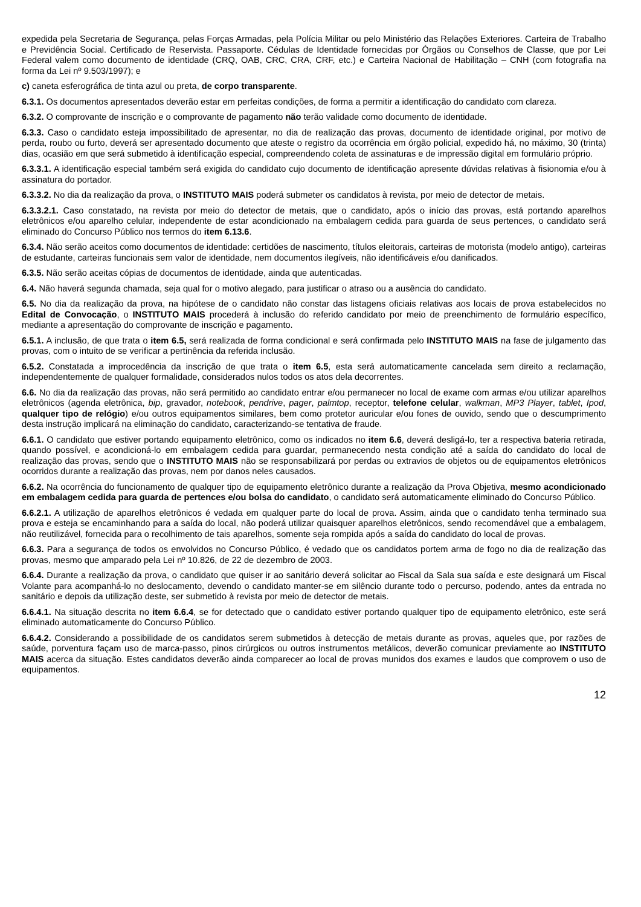expedida pela Secretaria de Segurança, pelas Forças Armadas, pela Polícia Militar ou pelo Ministério das Relações Exteriores. Carteira de Trabalho e Previdência Social. Certificado de Reservista. Passaporte. Cédulas de Identidade fornecidas por Órgãos ou Conselhos de Classe, que por Lei Federal valem como documento de identidade (CRQ, OAB, CRC, CRA, CRF, etc.) e Carteira Nacional de Habilitação – CNH (com fotografia na forma da Lei nº 9.503/1997); e
c) caneta esferográfica de tinta azul ou preta, de corpo transparente.
6.3.1. Os documentos apresentados deverão estar em perfeitas condições, de forma a permitir a identificação do candidato com clareza.
6.3.2. O comprovante de inscrição e o comprovante de pagamento não terão validade como documento de identidade.
6.3.3. Caso o candidato esteja impossibilitado de apresentar, no dia de realização das provas, documento de identidade original, por motivo de perda, roubo ou furto, deverá ser apresentado documento que ateste o registro da ocorrência em órgão policial, expedido há, no máximo, 30 (trinta) dias, ocasião em que será submetido à identificação especial, compreendendo coleta de assinaturas e de impressão digital em formulário próprio.
6.3.3.1. A identificação especial também será exigida do candidato cujo documento de identificação apresente dúvidas relativas à fisionomia e/ou à assinatura do portador.
6.3.3.2. No dia da realização da prova, o INSTITUTO MAIS poderá submeter os candidatos à revista, por meio de detector de metais.
6.3.3.2.1. Caso constatado, na revista por meio do detector de metais, que o candidato, após o início das provas, está portando aparelhos eletrônicos e/ou aparelho celular, independente de estar acondicionado na embalagem cedida para guarda de seus pertences, o candidato será eliminado do Concurso Público nos termos do item 6.13.6.
6.3.4. Não serão aceitos como documentos de identidade: certidões de nascimento, títulos eleitorais, carteiras de motorista (modelo antigo), carteiras de estudante, carteiras funcionais sem valor de identidade, nem documentos ilegíveis, não identificáveis e/ou danificados.
6.3.5. Não serão aceitas cópias de documentos de identidade, ainda que autenticadas.
6.4. Não haverá segunda chamada, seja qual for o motivo alegado, para justificar o atraso ou a ausência do candidato.
6.5. No dia da realização da prova, na hipótese de o candidato não constar das listagens oficiais relativas aos locais de prova estabelecidos no Edital de Convocação, o INSTITUTO MAIS procederá à inclusão do referido candidato por meio de preenchimento de formulário específico, mediante a apresentação do comprovante de inscrição e pagamento.
6.5.1. A inclusão, de que trata o item 6.5, será realizada de forma condicional e será confirmada pelo INSTITUTO MAIS na fase de julgamento das provas, com o intuito de se verificar a pertinência da referida inclusão.
6.5.2. Constatada a improcedência da inscrição de que trata o item 6.5, esta será automaticamente cancelada sem direito a reclamação, independentemente de qualquer formalidade, considerados nulos todos os atos dela decorrentes.
6.6. No dia da realização das provas, não será permitido ao candidato entrar e/ou permanecer no local de exame com armas e/ou utilizar aparelhos eletrônicos (agenda eletrônica, bip, gravador, notebook, pendrive, pager, palmtop, receptor, telefone celular, walkman, MP3 Player, tablet, Ipod, qualquer tipo de relógio) e/ou outros equipamentos similares, bem como protetor auricular e/ou fones de ouvido, sendo que o descumprimento desta instrução implicará na eliminação do candidato, caracterizando-se tentativa de fraude.
6.6.1. O candidato que estiver portando equipamento eletrônico, como os indicados no item 6.6, deverá desligá-lo, ter a respectiva bateria retirada, quando possível, e acondicioná-lo em embalagem cedida para guardar, permanecendo nesta condição até a saída do candidato do local de realização das provas, sendo que o INSTITUTO MAIS não se responsabilizará por perdas ou extravios de objetos ou de equipamentos eletrônicos ocorridos durante a realização das provas, nem por danos neles causados.
6.6.2. Na ocorrência do funcionamento de qualquer tipo de equipamento eletrônico durante a realização da Prova Objetiva, mesmo acondicionado em embalagem cedida para guarda de pertences e/ou bolsa do candidato, o candidato será automaticamente eliminado do Concurso Público.
6.6.2.1. A utilização de aparelhos eletrônicos é vedada em qualquer parte do local de prova. Assim, ainda que o candidato tenha terminado sua prova e esteja se encaminhando para a saída do local, não poderá utilizar quaisquer aparelhos eletrônicos, sendo recomendável que a embalagem, não reutilizável, fornecida para o recolhimento de tais aparelhos, somente seja rompida após a saída do candidato do local de provas.
6.6.3. Para a segurança de todos os envolvidos no Concurso Público, é vedado que os candidatos portem arma de fogo no dia de realização das provas, mesmo que amparado pela Lei nº 10.826, de 22 de dezembro de 2003.
6.6.4. Durante a realização da prova, o candidato que quiser ir ao sanitário deverá solicitar ao Fiscal da Sala sua saída e este designará um Fiscal Volante para acompanhá-lo no deslocamento, devendo o candidato manter-se em silêncio durante todo o percurso, podendo, antes da entrada no sanitário e depois da utilização deste, ser submetido à revista por meio de detector de metais.
6.6.4.1. Na situação descrita no item 6.6.4, se for detectado que o candidato estiver portando qualquer tipo de equipamento eletrônico, este será eliminado automaticamente do Concurso Público.
6.6.4.2. Considerando a possibilidade de os candidatos serem submetidos à detecção de metais durante as provas, aqueles que, por razões de saúde, porventura façam uso de marca-passo, pinos cirúrgicos ou outros instrumentos metálicos, deverão comunicar previamente ao INSTITUTO MAIS acerca da situação. Estes candidatos deverão ainda comparecer ao local de provas munidos dos exames e laudos que comprovem o uso de equipamentos.
12